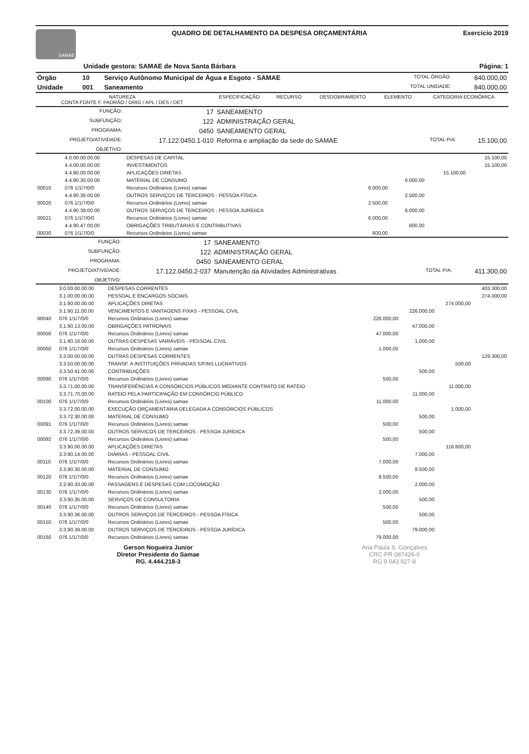SAMAE
QUADRO DE DETALHAMENTO DA DESPESA ORÇAMENTÁRIA
Exercício 2019
Unidade gestora: SAMAE de Nova Santa Bárbara Página: 1
| Órgão | 10 | Serviço Autônomo Municipal de Água e Esgoto - SAMAE | TOTAL ÓRGÃO: | 840.000,00 |
| Unidade | 001 | Saneamento | TOTAL UNIDADE: | 840.000,00 |
| NATUREZA CONTA FONTE F. PADRÃO / ORIG / APL / DES / DET | ESPECIFICAÇÃO | RECURSO | DESDOBRAMENTO | ELEMENTO | CATEGORIA ECONÔMICA |
| --- | --- | --- | --- | --- | --- |
| FUNÇÃO: | 17 | SANEAMENTO | | |
| SUBFUNÇÃO: | 122 | ADMINISTRAÇÃO GERAL | | |
| PROGRAMA: | 0450 | SANEAMENTO GERAL | | |
| PROJETO/ATIVIDADE: | 17.122.0450.1-010 | Reforma e ampliação da sede do SAMAE | TOTAL P/A: | 15.100,00 |
| OBJETIVO: | | | | |
| | 4.0.00.00.00.00 | DESPESAS DE CAPITAL | | | | 15.100,00 |
| | 4.4.00.00.00.00 | INVESTIMENTOS | | | | 15.100,00 |
| | 4.4.90.00.00.00 | APLICAÇÕES DIRETAS | | | 15.100,00 | |
| | 4.4.90.30.00.00 | MATERIAL DE CONSUMO | | 6.000,00 | | |
| 00010 | 076 1/1/7/0/0 | Recursos Ordinários (Livres) samae | 6.000,00 | | | |
| | 4.4.90.36.00.00 | OUTROS SERVIÇOS DE TERCEIROS - PESSOA FÍSICA | | 2.500,00 | | |
| 00020 | 076 1/1/7/0/0 | Recursos Ordinários (Livres) samae | 2.500,00 | | | |
| | 4.4.90.39.00.00 | OUTROS SERVIÇOS DE TERCEIROS - PESSOA JURÍDICA | | 6.000,00 | | |
| 00021 | 076 1/1/7/0/0 | Recursos Ordinários (Livres) samae | 6.000,00 | | | |
| | 4.4.90.47.00.00 | OBRIGAÇÕES TRIBUTÁRIAS E CONTRIBUTIVAS | | 600,00 | | |
| 00030 | 076 1/1/7/0/0 | Recursos Ordinários (Livres) samae | 600,00 | | | |
| FUNÇÃO: | 17 | SANEAMENTO | | |
| SUBFUNÇÃO: | 122 | ADMINISTRAÇÃO GERAL | | |
| PROGRAMA: | 0450 | SANEAMENTO GERAL | | |
| PROJETO/ATIVIDADE: | 17.122.0450.2-037 | Manutenção da Atividades Administrativas | TOTAL P/A: | 411.300,00 |
| OBJETIVO: | | | | |
| | 3.0.00.00.00.00 | DESPESAS CORRENTES | | | | 403.300,00 |
| | 3.1.00.00.00.00 | PESSOAL E ENCARGOS SOCIAIS | | | | 274.000,00 |
| | 3.1.90.00.00.00 | APLICAÇÕES DIRETAS | | | 274.000,00 | |
| | 3.1.90.11.00.00 | VENCIMENTOS E VANTAGENS FIXAS - PESSOAL CIVIL | | 226.000,00 | | |
| 00040 | 076 1/1/7/0/0 | Recursos Ordinários (Livres) samae | 226.000,00 | | | |
| | 3.1.90.13.00.00 | OBRIGAÇÕES PATRONAIS | | 47.000,00 | | |
| 00050 | 076 1/1/7/0/0 | Recursos Ordinários (Livres) samae | 47.000,00 | | | |
| | 3.1.90.16.00.00 | OUTRAS DESPESAS VARIÁVEIS - PESSOAL CIVIL | | 1.000,00 | | |
| 00060 | 076 1/1/7/0/0 | Recursos Ordinários (Livres) samae | 1.000,00 | | | |
| | 3.3.00.00.00.00 | OUTRAS DESPESAS CORRENTES | | | | 129.300,00 |
| | 3.3.50.00.00.00 | TRANSF. A INSTITUIÇÕES PRIVADAS S/FINS LUCRATIVOS | | | 500,00 | |
| | 3.3.50.41.00.00 | CONTRIBUIÇÕES | | 500,00 | | |
| 00090 | 076 1/1/7/0/0 | Recursos Ordinários (Livres) samae | 500,00 | | | |
| | 3.3.71.00.00.00 | TRANSFERÊNCIAS A CONSÓRCIOS PÚBLICOS MEDIANTE CONTRATO DE RATEIO | | | 11.000,00 | |
| | 3.3.71.70.00.00 | RATEIO PELA PARTICIPAÇÃO EM CONSÓRCIO PÚBLICO | | 11.000,00 | | |
| 00100 | 076 1/1/7/0/0 | Recursos Ordinários (Livres) samae | 11.000,00 | | | |
| | 3.3.72.00.00.00 | EXECUÇÃO ORÇAMENTÁRIA DELEGADA A CONSÓRCIOS PÚBLICOS | | | 1.000,00 | |
| | 3.3.72.30.00.00 | MATERIAL DE CONSUMO | | 500,00 | | |
| 00091 | 076 1/1/7/0/0 | Recursos Ordinários (Livres) samae | 500,00 | | | |
| | 3.3.72.39.00.00 | OUTROS SERVICOS DE TERCEIROS - PESSOA JURÍDICA | | 500,00 | | |
| 00092 | 076 1/1/7/0/0 | Recursos Ordinários (Livres) samae | 500,00 | | | |
| | 3.3.90.00.00.00 | APLICAÇÕES DIRETAS | | | 116.800,00 | |
| | 3.3.90.14.00.00 | DIÁRIAS - PESSOAL CIVIL | | 7.000,00 | | |
| 00110 | 076 1/1/7/0/0 | Recursos Ordinários (Livres) samae | 7.000,00 | | | |
| | 3.3.90.30.00.00 | MATERIAL DE CONSUMO | | 8.500,00 | | |
| 00120 | 076 1/1/7/0/0 | Recursos Ordinários (Livres) samae | 8.500,00 | | | |
| | 3.3.90.33.00.00 | PASSAGENS E DESPESAS COM LOCOMOÇÃO | | 2.000,00 | | |
| 00130 | 076 1/1/7/0/0 | Recursos Ordinários (Livres) samae | 2.000,00 | | | |
| | 3.3.90.35.00.00 | SERVIÇOS DE CONSULTORIA | | 500,00 | | |
| 00140 | 076 1/1/7/0/0 | Recursos Ordinários (Livres) samae | 500,00 | | | |
| | 3.3.90.36.00.00 | OUTROS SERVIÇOS DE TERCEIROS - PESSOA FÍSICA | | 500,00 | | |
| 00150 | 076 1/1/7/0/0 | Recursos Ordinários (Livres) samae | 500,00 | | | |
| | 3.3.90.39.00.00 | OUTROS SERVIÇOS DE TERCEIROS - PESSOA JURÍDICA | | 79.000,00 | | |
| 00160 | 076 1/1/7/0/0 | Recursos Ordinários (Livres) samae | 79.000,00 | | | |
Gerson Nogueira Junior
Diretor Presidente do Samae
RG. 4.444.218-3
Ana Paula S. Gonçalves
CRC-PR 067426-0
RG 9 043 927-8